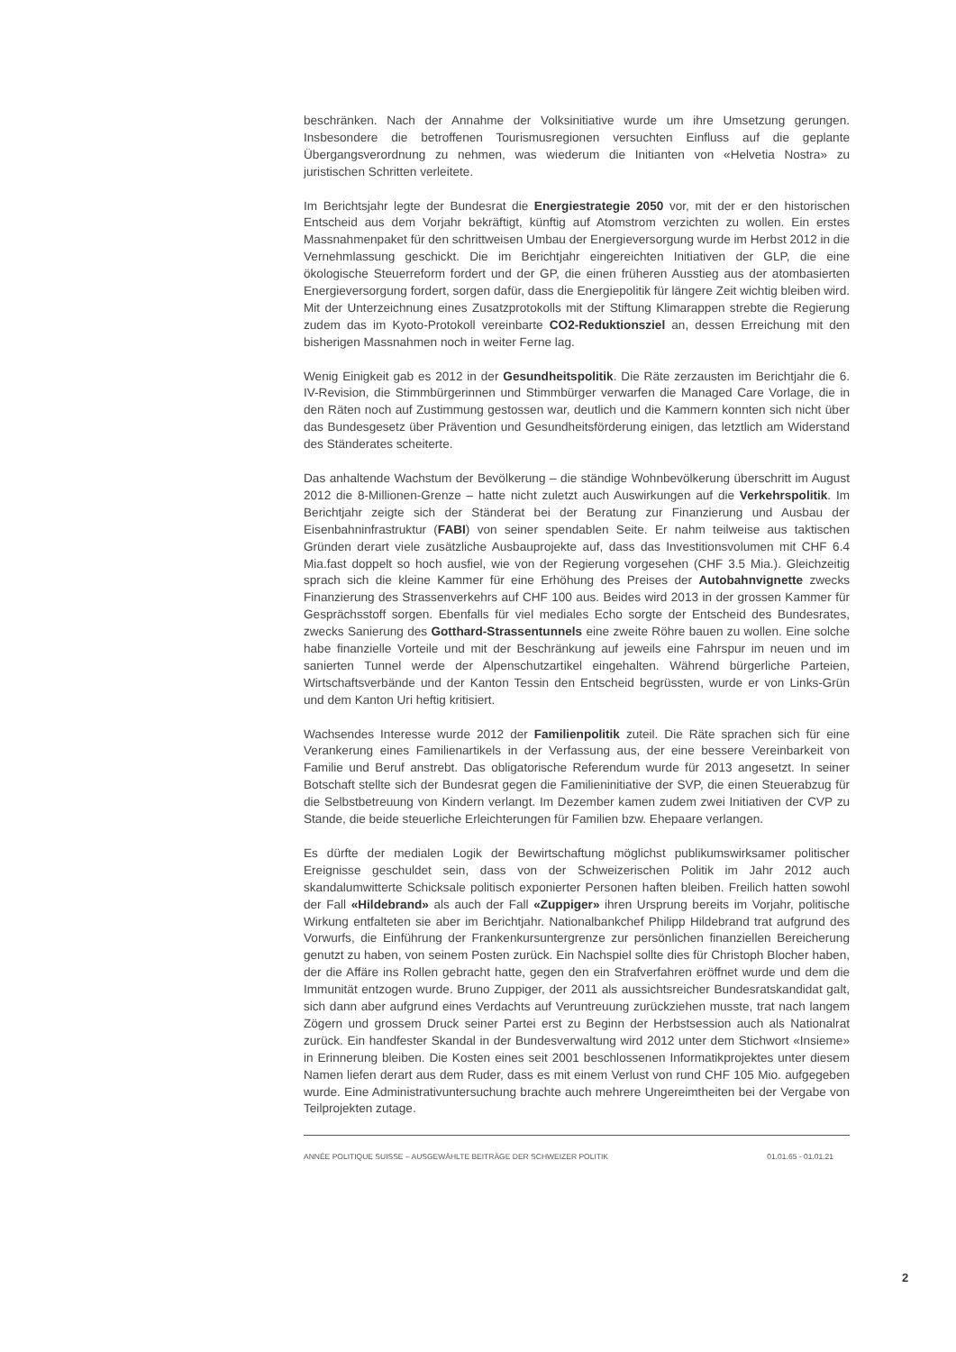beschränken. Nach der Annahme der Volksinitiative wurde um ihre Umsetzung gerungen. Insbesondere die betroffenen Tourismusregionen versuchten Einfluss auf die geplante Übergangsverordnung zu nehmen, was wiederum die Initianten von «Helvetia Nostra» zu juristischen Schritten verleitete.
Im Berichtsjahr legte der Bundesrat die Energiestrategie 2050 vor, mit der er den historischen Entscheid aus dem Vorjahr bekräftigt, künftig auf Atomstrom verzichten zu wollen. Ein erstes Massnahmenpaket für den schrittweisen Umbau der Energieversorgung wurde im Herbst 2012 in die Vernehmlassung geschickt. Die im Berichtjahr eingereichten Initiativen der GLP, die eine ökologische Steuerreform fordert und der GP, die einen früheren Ausstieg aus der atombasierten Energieversorgung fordert, sorgen dafür, dass die Energiepolitik für längere Zeit wichtig bleiben wird. Mit der Unterzeichnung eines Zusatzprotokolls mit der Stiftung Klimarappen strebte die Regierung zudem das im Kyoto-Protokoll vereinbarte CO2-Reduktionsziel an, dessen Erreichung mit den bisherigen Massnahmen noch in weiter Ferne lag.
Wenig Einigkeit gab es 2012 in der Gesundheitspolitik. Die Räte zerzausten im Berichtjahr die 6. IV-Revision, die Stimmbürgerinnen und Stimmbürger verwarfen die Managed Care Vorlage, die in den Räten noch auf Zustimmung gestossen war, deutlich und die Kammern konnten sich nicht über das Bundesgesetz über Prävention und Gesundheitsförderung einigen, das letztlich am Widerstand des Ständerates scheiterte.
Das anhaltende Wachstum der Bevölkerung – die ständige Wohnbevölkerung überschritt im August 2012 die 8-Millionen-Grenze – hatte nicht zuletzt auch Auswirkungen auf die Verkehrspolitik. Im Berichtjahr zeigte sich der Ständerat bei der Beratung zur Finanzierung und Ausbau der Eisenbahninfrastruktur (FABI) von seiner spendablen Seite. Er nahm teilweise aus taktischen Gründen derart viele zusätzliche Ausbauprojekte auf, dass das Investitionsvolumen mit CHF 6.4 Mia.fast doppelt so hoch ausfiel, wie von der Regierung vorgesehen (CHF 3.5 Mia.). Gleichzeitig sprach sich die kleine Kammer für eine Erhöhung des Preises der Autobahnvignette zwecks Finanzierung des Strassenverkehrs auf CHF 100 aus. Beides wird 2013 in der grossen Kammer für Gesprächsstoff sorgen. Ebenfalls für viel mediales Echo sorgte der Entscheid des Bundesrates, zwecks Sanierung des Gotthard-Strassentunnels eine zweite Röhre bauen zu wollen. Eine solche habe finanzielle Vorteile und mit der Beschränkung auf jeweils eine Fahrspur im neuen und im sanierten Tunnel werde der Alpenschutzartikel eingehalten. Während bürgerliche Parteien, Wirtschaftsverbände und der Kanton Tessin den Entscheid begrüssten, wurde er von Links-Grün und dem Kanton Uri heftig kritisiert.
Wachsendes Interesse wurde 2012 der Familienpolitik zuteil. Die Räte sprachen sich für eine Verankerung eines Familienartikels in der Verfassung aus, der eine bessere Vereinbarkeit von Familie und Beruf anstrebt. Das obligatorische Referendum wurde für 2013 angesetzt. In seiner Botschaft stellte sich der Bundesrat gegen die Familieninitiative der SVP, die einen Steuerabzug für die Selbstbetreuung von Kindern verlangt. Im Dezember kamen zudem zwei Initiativen der CVP zu Stande, die beide steuerliche Erleichterungen für Familien bzw. Ehepaare verlangen.
Es dürfte der medialen Logik der Bewirtschaftung möglichst publikumswirksamer politischer Ereignisse geschuldet sein, dass von der Schweizerischen Politik im Jahr 2012 auch skandalumwitterte Schicksale politisch exponierter Personen haften bleiben. Freilich hatten sowohl der Fall «Hildebrand» als auch der Fall «Zuppiger» ihren Ursprung bereits im Vorjahr, politische Wirkung entfalteten sie aber im Berichtjahr. Nationalbankchef Philipp Hildebrand trat aufgrund des Vorwurfs, die Einführung der Frankenkursuntergrenze zur persönlichen finanziellen Bereicherung genutzt zu haben, von seinem Posten zurück. Ein Nachspiel sollte dies für Christoph Blocher haben, der die Affäre ins Rollen gebracht hatte, gegen den ein Strafverfahren eröffnet wurde und dem die Immunität entzogen wurde. Bruno Zuppiger, der 2011 als aussichtsreicher Bundesratskandidat galt, sich dann aber aufgrund eines Verdachts auf Veruntreuung zurückziehen musste, trat nach langem Zögern und grossem Druck seiner Partei erst zu Beginn der Herbstsession auch als Nationalrat zurück. Ein handfester Skandal in der Bundesverwaltung wird 2012 unter dem Stichwort «Insieme» in Erinnerung bleiben. Die Kosten eines seit 2001 beschlossenen Informatikprojektes unter diesem Namen liefen derart aus dem Ruder, dass es mit einem Verlust von rund CHF 105 Mio. aufgegeben wurde. Eine Administrativuntersuchung brachte auch mehrere Ungereimtheiten bei der Vergabe von Teilprojekten zutage.
ANNÉE POLITIQUE SUISSE – AUSGEWÄHLTE BEITRÄGE DER SCHWEIZER POLITIK 01.01.65 - 01.01.21
2